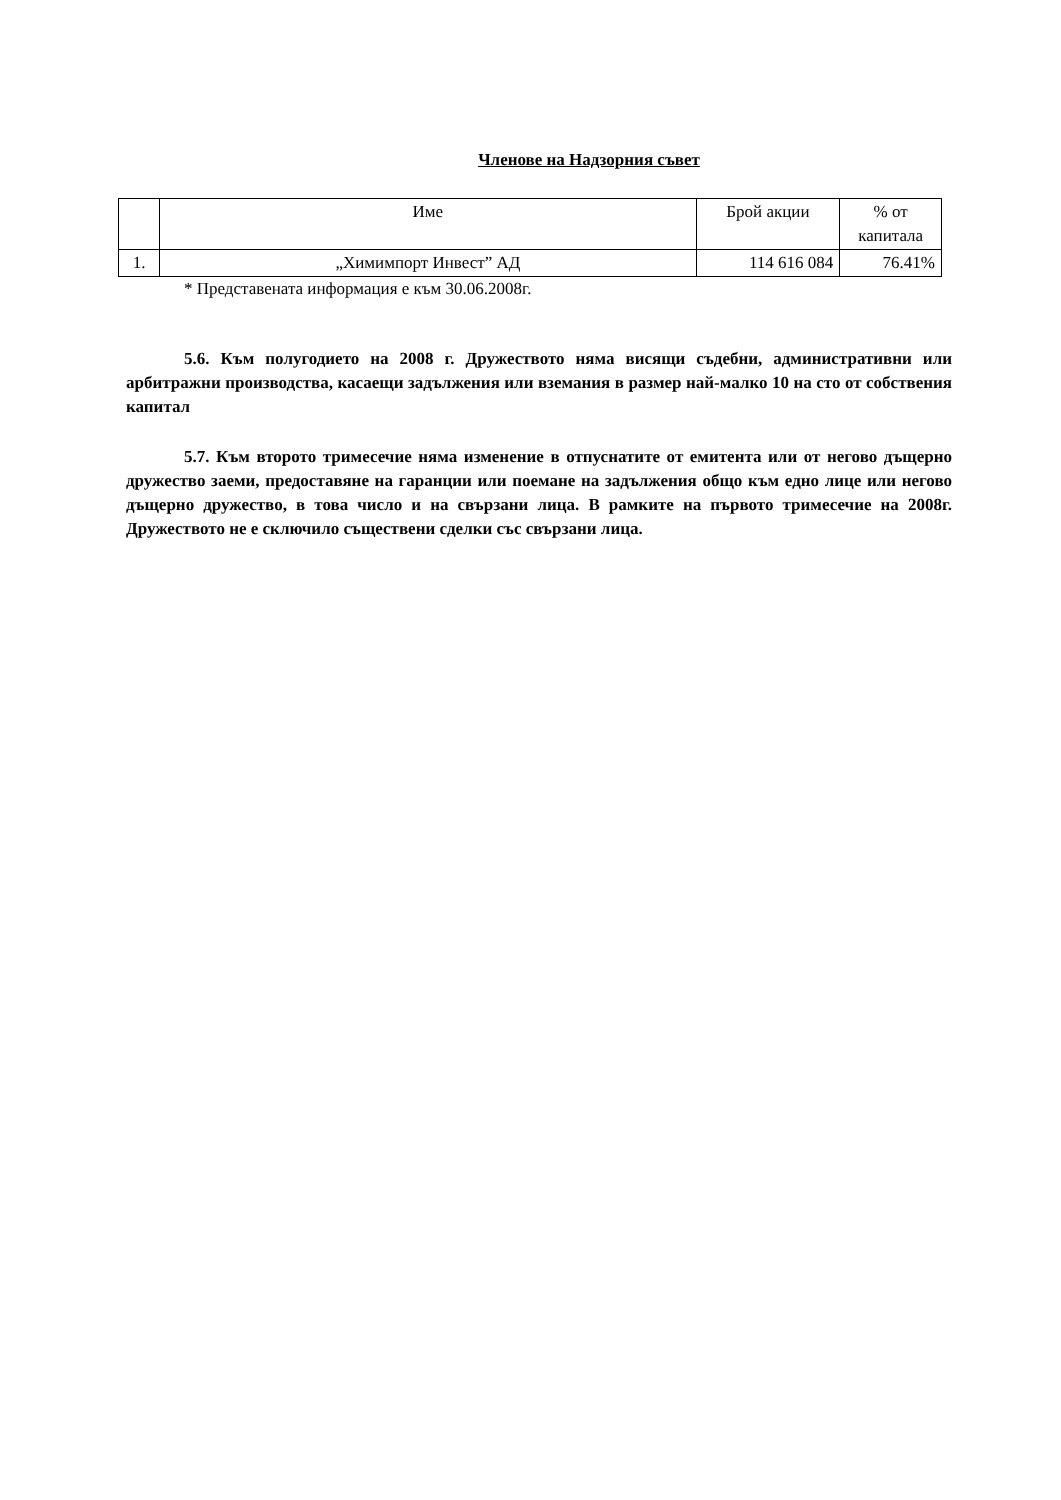Членове на Надзорния съвет
| | Име | Брой акции | % от капитала |
| --- | --- | --- | --- |
| 1. | „Химимпорт Инвест” АД | 114 616 084 | 76.41% |
* Представената информация е към 30.06.2008г.
5.6. Към полугодието на 2008 г. Дружеството няма висящи съдебни, административни или арбитражни производства, касаещи задължения или вземания в размер най-малко 10 на сто от собствения капитал
5.7. Към второто тримесечие няма изменение в отпуснатите от емитента или от негово дъщерно дружество заеми, предоставяне на гаранции или поемане на задължения общо към едно лице или негово дъщерно дружество, в това число и на свързани лица. В рамките на първото тримесечие на 2008г. Дружеството не е сключило съществени сделки със свързани лица.